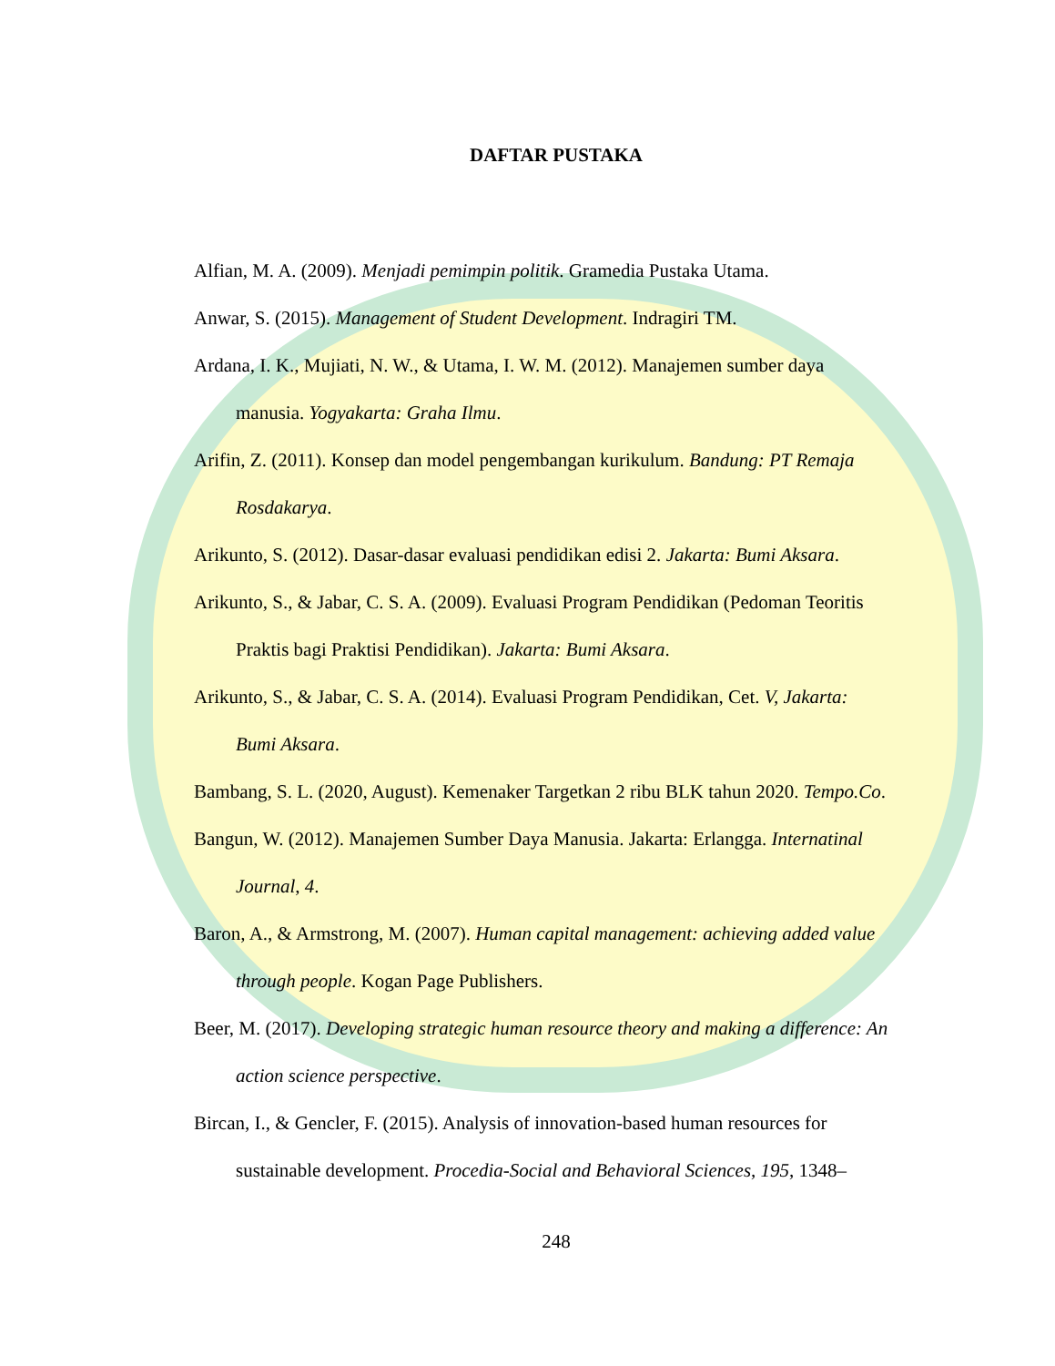DAFTAR PUSTAKA
Alfian, M. A. (2009). Menjadi pemimpin politik. Gramedia Pustaka Utama.
Anwar, S. (2015). Management of Student Development. Indragiri TM.
Ardana, I. K., Mujiati, N. W., & Utama, I. W. M. (2012). Manajemen sumber daya manusia. Yogyakarta: Graha Ilmu.
Arifin, Z. (2011). Konsep dan model pengembangan kurikulum. Bandung: PT Remaja Rosdakarya.
Arikunto, S. (2012). Dasar-dasar evaluasi pendidikan edisi 2. Jakarta: Bumi Aksara.
Arikunto, S., & Jabar, C. S. A. (2009). Evaluasi Program Pendidikan (Pedoman Teoritis Praktis bagi Praktisi Pendidikan). Jakarta: Bumi Aksara.
Arikunto, S., & Jabar, C. S. A. (2014). Evaluasi Program Pendidikan, Cet. V, Jakarta: Bumi Aksara.
Bambang, S. L. (2020, August). Kemenaker Targetkan 2 ribu BLK tahun 2020. Tempo.Co.
Bangun, W. (2012). Manajemen Sumber Daya Manusia. Jakarta: Erlangga. Internatinal Journal, 4.
Baron, A., & Armstrong, M. (2007). Human capital management: achieving added value through people. Kogan Page Publishers.
Beer, M. (2017). Developing strategic human resource theory and making a difference: An action science perspective.
Bircan, I., & Gencler, F. (2015). Analysis of innovation-based human resources for sustainable development. Procedia-Social and Behavioral Sciences, 195, 1348–
248